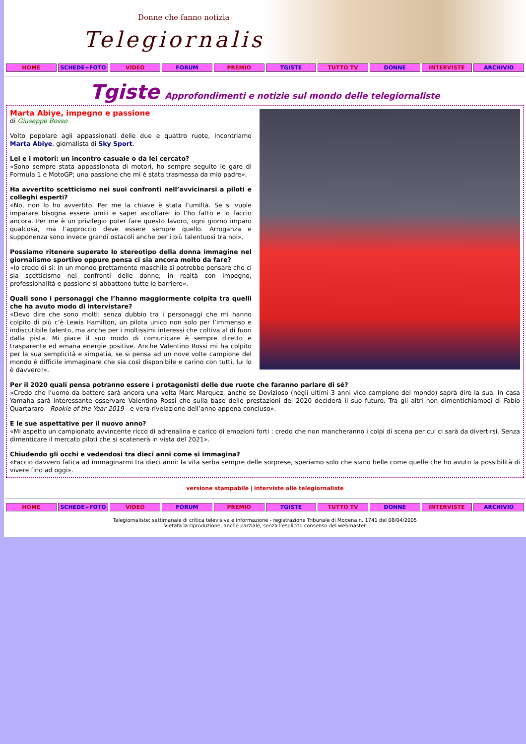Donne che fanno notizia
Telegiornaliste
HOME SCHEDE+FOTO VIDEO FORUM PREMIO TGISTE TUTTO TV DONNE INTERVISTE ARCHIVIO
Tgiste Approfondimenti e notizie sul mondo delle telegiornaliste
Marta Abiye, impegno e passione
di Giuseppe Bosso
Volto popolare agli appassionati delle due e quattro ruote, Incontriamo Marta Abiye, giornalista di Sky Sport.
Lei e i motori: un incontro casuale o da lei cercato?
«Sono sempre stata appassionata di motori, ho sempre seguito le gare di Formula 1 e MotoGP; una passione che mi è stata trasmessa da mio padre».
Ha avvertito scetticismo nei suoi confronti nell’avvicinarsi a piloti e colleghi esperti?
«No, non lo ho avvertito. Per me la chiave è stata l’umiltà. Se si vuole imparare bisogna essere umili e saper ascoltare: io l’ho fatto e lo faccio ancora. Per me è un privilegio poter fare questo lavoro, ogni giorno imparo qualcosa, ma l’approccio deve essere sempre quello. Arroganza e supponenza sono invece grandi ostacoli anche per i più talentuosi tra noi».
Possiamo ritenere superato lo stereotipo della donna immagine nel giornalismo sportivo oppure pensa ci sia ancora molto da fare?
«Io credo di sì: in un mondo prettamente maschile si potrebbe pensare che ci sia scetticismo nei confronti delle donne; in realtà con impegno, professionalità e passione si abbattono tutte le barriere».
Quali sono i personaggi che l’hanno maggiormente colpita tra quelli che ha avuto modo di intervistare?
«Devo dire che sono molti: senza dubbio tra i personaggi che mi hanno colpito di più c’è Lewis Hamilton, un pilota unico non solo per l’immenso e indiscutibile talento, ma anche per i moltissimi interessi che coltiva al di fuori dalla pista. Mi piace il suo modo di comunicare è sempre diretto e trasparente ed emana energie positive. Anche Valentino Rossi mi ha colpito per la sua semplicità e simpatia, se si pensa ad un nove volte campione del mondo è difficile immaginare che sia così disponibile e carino con tutti, lui lo è davvero!».
Per il 2020 quali pensa potranno essere i protagonisti delle due ruote che faranno parlare di sé?
«Credo che l’uomo da battere sarà ancora una volta Marc Marquez, anche se Dovizioso (negli ultimi 3 anni vice campione del mondo) saprà dire la sua. In casa Yamaha sarà interessante osservare Valentino Rossi che sulla base delle prestazioni del 2020 deciderà il suo futuro. Tra gli altri non dimentichiamoci di Fabio Quartararo - Rookie of the Year 2019 - e vera rivelazione dell’anno appena concluso».
E le sue aspettative per il nuovo anno?
«Mi aspetto un campionato avvincente ricco di adrenalina e carico di emozioni forti : credo che non mancheranno i colpi di scena per cui ci sarà da divertirsi. Senza dimenticare il mercato piloti che si scatenerà in vista del 2021».
Chiudendo gli occhi e vedendosi tra dieci anni come si immagina?
«Faccio davvero fatica ad immaginarmi tra dieci anni: la vita serba sempre delle sorprese, speriamo solo che siano belle come quelle che ho avuto la possibilità di vivere fino ad oggi».
versione stampabile | interviste alle telegiornaliste
HOME SCHEDE+FOTO VIDEO FORUM PREMIO TGISTE TUTTO TV DONNE INTERVISTE ARCHIVIO
Telegiornaliste: settimanale di critica televisiva e informazione - registrazione Tribunale di Modena n. 1741 del 08/04/2005
Vietata la riproduzione, anche parziale, senza l'esplicito consenso del webmaster